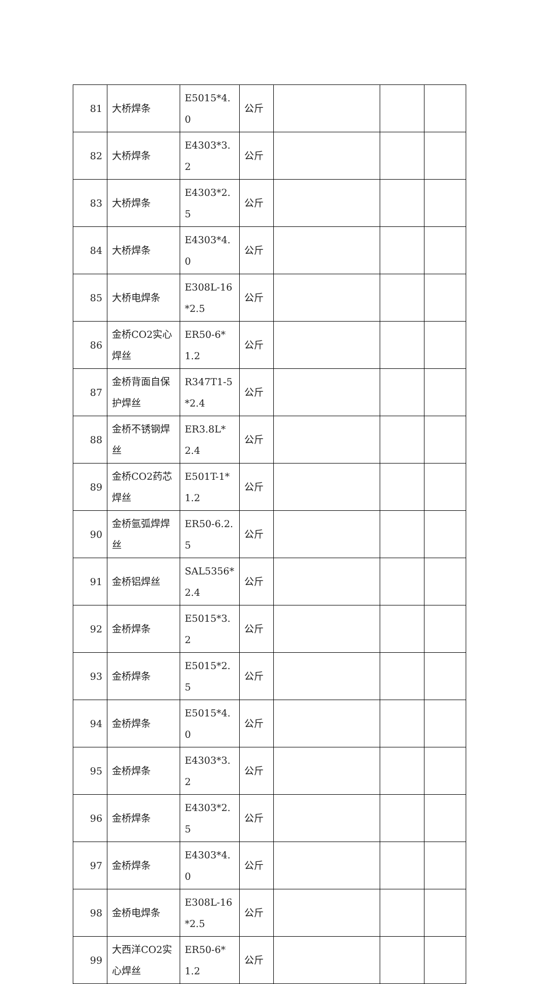| 81 | 大桥焊条 | E5015*4.0 | 公斤 | | | |
| 82 | 大桥焊条 | E4303*3.2 | 公斤 | | | |
| 83 | 大桥焊条 | E4303*2.5 | 公斤 | | | |
| 84 | 大桥焊条 | E4303*4.0 | 公斤 | | | |
| 85 | 大桥电焊条 | E308L-16*2.5 | 公斤 | | | |
| 86 | 金桥CO2实心焊丝 | ER50-6*1.2 | 公斤 | | | |
| 87 | 金桥背面自保护焊丝 | R347T1-5*2.4 | 公斤 | | | |
| 88 | 金桥不锈钢焊丝 | ER3.8L*2.4 | 公斤 | | | |
| 89 | 金桥CO2药芯焊丝 | E501T-1*1.2 | 公斤 | | | |
| 90 | 金桥氩弧焊焊丝 | ER50-6.2.5 | 公斤 | | | |
| 91 | 金桥铝焊丝 | SAL5356*2.4 | 公斤 | | | |
| 92 | 金桥焊条 | E5015*3.2 | 公斤 | | | |
| 93 | 金桥焊条 | E5015*2.5 | 公斤 | | | |
| 94 | 金桥焊条 | E5015*4.0 | 公斤 | | | |
| 95 | 金桥焊条 | E4303*3.2 | 公斤 | | | |
| 96 | 金桥焊条 | E4303*2.5 | 公斤 | | | |
| 97 | 金桥焊条 | E4303*4.0 | 公斤 | | | |
| 98 | 金桥电焊条 | E308L-16*2.5 | 公斤 | | | |
| 99 | 大西洋CO2实心焊丝 | ER50-6*1.2 | 公斤 | | | |